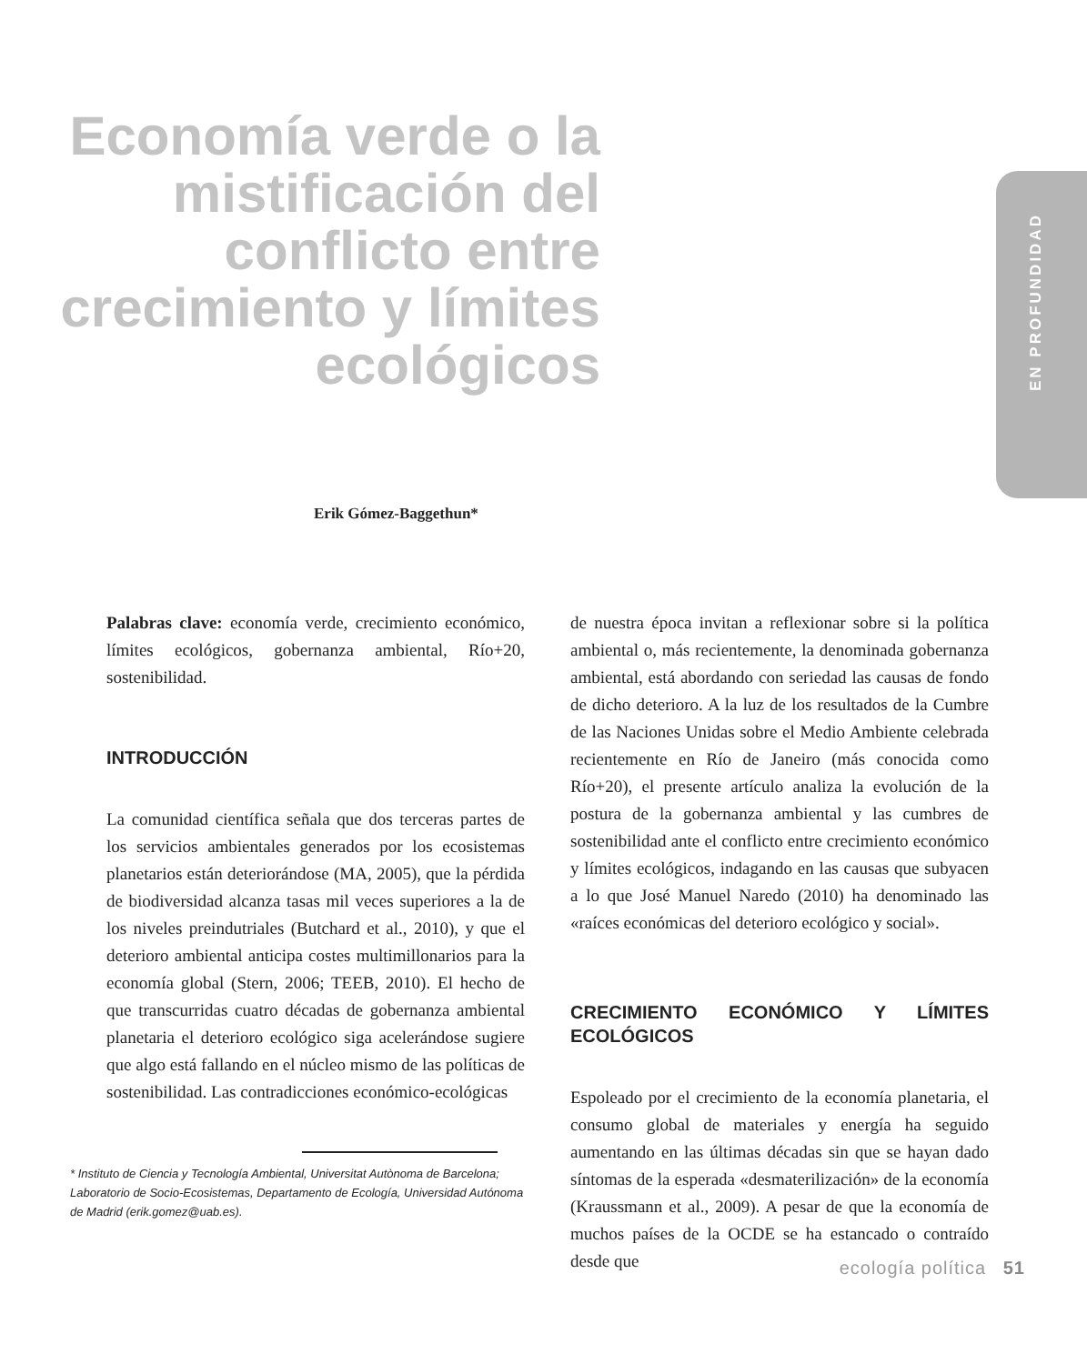EN PROFUNDIDAD
Economía verde o la mistificación del conflicto entre crecimiento y límites ecológicos
Erik Gómez-Baggethun*
Palabras clave: economía verde, crecimiento económico, límites ecológicos, gobernanza ambiental, Río+20, sostenibilidad.
INTRODUCCIÓN
La comunidad científica señala que dos terceras partes de los servicios ambientales generados por los ecosistemas planetarios están deteriorándose (MA, 2005), que la pérdida de biodiversidad alcanza tasas mil veces superiores a la de los niveles preindutriales (Butchard et al., 2010), y que el deterioro ambiental anticipa costes multimillonarios para la economía global (Stern, 2006; TEEB, 2010). El hecho de que transcurridas cuatro décadas de gobernanza ambiental planetaria el deterioro ecológico siga acelerándose sugiere que algo está fallando en el núcleo mismo de las políticas de sostenibilidad. Las contradicciones económico-ecológicas
* Instituto de Ciencia y Tecnología Ambiental, Universitat Autònoma de Barcelona; Laboratorio de Socio-Ecosistemas, Departamento de Ecología, Universidad Autónoma de Madrid (erik.gomez@uab.es).
de nuestra época invitan a reflexionar sobre si la política ambiental o, más recientemente, la denominada gobernanza ambiental, está abordando con seriedad las causas de fondo de dicho deterioro. A la luz de los resultados de la Cumbre de las Naciones Unidas sobre el Medio Ambiente celebrada recientemente en Río de Janeiro (más conocida como Río+20), el presente artículo analiza la evolución de la postura de la gobernanza ambiental y las cumbres de sostenibilidad ante el conflicto entre crecimiento económico y límites ecológicos, indagando en las causas que subyacen a lo que José Manuel Naredo (2010) ha denominado las «raíces económicas del deterioro ecológico y social».
CRECIMIENTO ECONÓMICO Y LÍMITES ECOLÓGICOS
Espoleado por el crecimiento de la economía planetaria, el consumo global de materiales y energía ha seguido aumentando en las últimas décadas sin que se hayan dado síntomas de la esperada «desmaterilización» de la economía (Kraussmann et al., 2009). A pesar de que la economía de muchos países de la OCDE se ha estancado o contraído desde que
ecología política 51